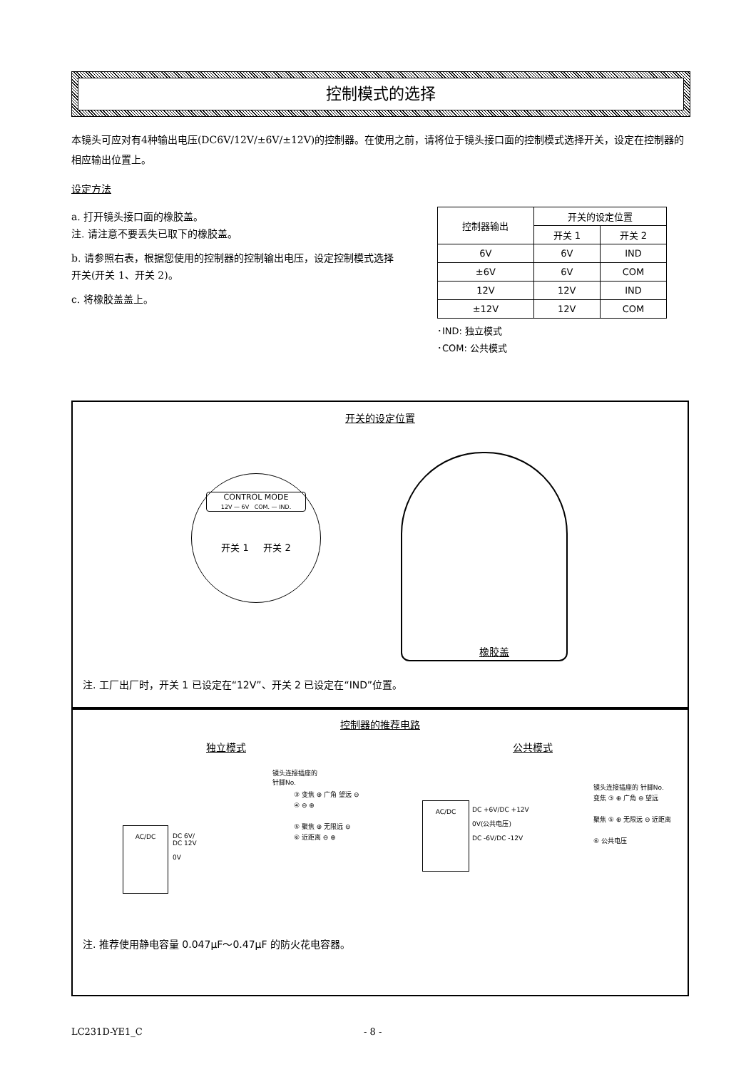控制模式的选择
本镜头可应对有4种输出电压(DC6V/12V/±6V/±12V)的控制器。在使用之前，请将位于镜头接口面的控制模式选择开关，设定在控制器的相应输出位置上。
设定方法
a. 打开镜头接口面的橡胶盖。
注. 请注意不要丢失已取下的橡胶盖。
b. 请参照右表，根据您使用的控制器的控制输出电压，设定控制模式选择开关(开关 1、开关 2)。
c. 将橡胶盖盖上。
| 控制器输出 | 开关的设定位置 | |
| --- | --- | --- |
| | 开关 1 | 开关 2 |
| 6V | 6V | IND |
| ±6V | 6V | COM |
| 12V | 12V | IND |
| ±12V | 12V | COM |
･IND: 独立模式
･COM: 公共模式
开关的设定位置
CONTROL MODE
12V — 6V COM. — IND.
开关 1 开关 2
橡胶盖
注. 工厂出厂时，开关 1 已设定在“12V”、开关 2 已设定在“IND”位置。
控制器的推荐电路
独立模式 公共模式
AC/DC
DC 6V/
DC 12V
0V
镜头连接插座的
针脚No.
③ 变焦 ⊕ 广角 望远 ⊖
④ ⊖ ⊕
⑤ 聚焦 ⊕ 无限远 ⊖
⑥ 近距离 ⊖ ⊕
AC/DC
DC +6V/DC +12V
0V(公共电压)
DC -6V/DC -12V
镜头连接插座的 针脚No.
变焦 ③ ⊕ 广角 ⊖ 望远
聚焦 ⑤ ⊕ 无限远 ⊖ 近距离
⑥ 公共电压
注. 推荐使用静电容量 0.047μF～0.47μF 的防火花电容器。
LC231D-YE1_C - 8 -